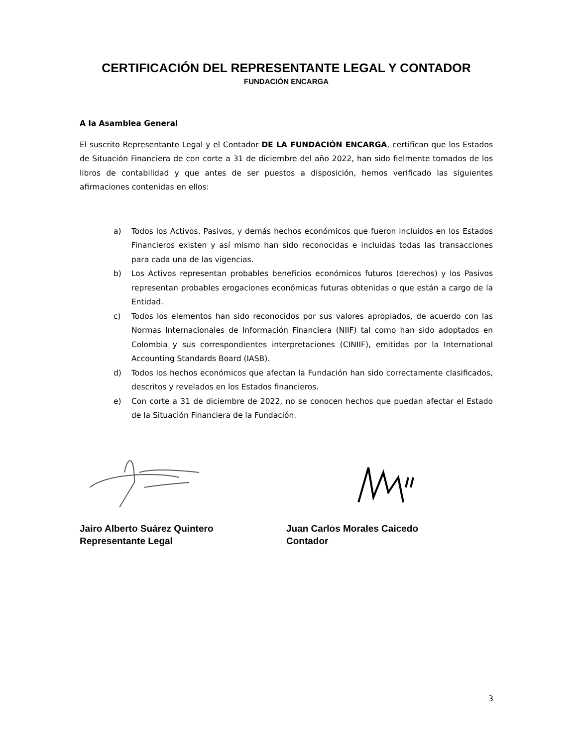CERTIFICACIÓN DEL REPRESENTANTE LEGAL Y CONTADOR
FUNDACIÓN ENCARGA
A la Asamblea General
El suscrito Representante Legal y el Contador DE LA FUNDACIÓN ENCARGA, certifican que los Estados de Situación Financiera de con corte a 31 de diciembre del año 2022, han sido fielmente tomados de los libros de contabilidad y que antes de ser puestos a disposición, hemos verificado las siguientes afirmaciones contenidas en ellos:
a) Todos los Activos, Pasivos, y demás hechos económicos que fueron incluidos en los Estados Financieros existen y así mismo han sido reconocidas e incluidas todas las transacciones para cada una de las vigencias.
b) Los Activos representan probables beneficios económicos futuros (derechos) y los Pasivos representan probables erogaciones económicas futuras obtenidas o que están a cargo de la Entidad.
c) Todos los elementos han sido reconocidos por sus valores apropiados, de acuerdo con las Normas Internacionales de Información Financiera (NIIF) tal como han sido adoptados en Colombia y sus correspondientes interpretaciones (CINIIF), emitidas por la International Accounting Standards Board (IASB).
d) Todos los hechos económicos que afectan la Fundación han sido correctamente clasificados, descritos y revelados en los Estados financieros.
e) Con corte a 31 de diciembre de 2022, no se conocen hechos que puedan afectar el Estado de la Situación Financiera de la Fundación.
Jairo Alberto Suárez Quintero
Representante Legal
Juan Carlos Morales Caicedo
Contador
3